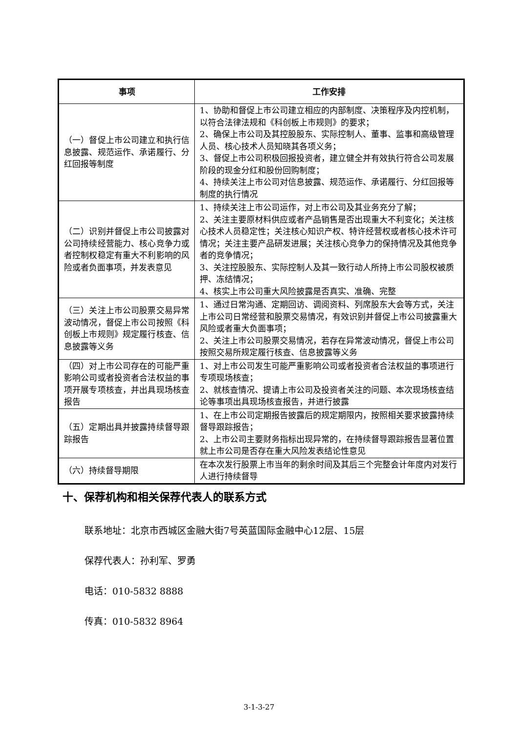| 事项 | 工作安排 |
| --- | --- |
| （一）督促上市公司建立和执行信息披露、规范运作、承诺履行、分红回报等制度 | 1、协助和督促上市公司建立相应的内部制度、决策程序及内控机制，以符合法律法规和《科创板上市规则》的要求； 2、确保上市公司及其控股股东、实际控制人、董事、监事和高级管理人员、核心技术人员知晓其各项义务； 3、督促上市公司积极回报投资者，建立健全并有效执行符合公司发展阶段的现金分红和股份回购制度； 4、持续关注上市公司对信息披露、规范运作、承诺履行、分红回报等制度的执行情况 |
| （二）识别并督促上市公司披露对公司持续经营能力、核心竞争力或者控制权稳定有重大不利影响的风险或者负面事项，并发表意见 | 1、持续关注上市公司运作，对上市公司及其业务充分了解； 2、关注主要原材料供应或者产品销售是否出现重大不利变化；关注核心技术人员稳定性；关注核心知识产权、特许经营权或者核心技术许可情况；关注主要产品研发进展；关注核心竞争力的保持情况及其他竞争者的竞争情况； 3、关注控股股东、实际控制人及其一致行动人所持上市公司股权被质押、冻结情况； 4、核实上市公司重大风险披露是否真实、准确、完整 |
| （三）关注上市公司股票交易异常波动情况，督促上市公司按照《科创板上市规则》规定履行核查、信息披露等义务 | 1、通过日常沟通、定期回访、调阅资料、列席股东大会等方式，关注上市公司日常经营和股票交易情况，有效识别并督促上市公司披露重大风险或者重大负面事项； 2、关注上市公司股票交易情况，若存在异常波动情况，督促上市公司按照交易所规定履行核查、信息披露等义务 |
| （四）对上市公司存在的可能严重影响公司或者投资者合法权益的事项开展专项核查，并出具现场核查报告 | 1、对上市公司发生可能严重影响公司或者投资者合法权益的事项进行专项现场核查； 2、就核查情况、提请上市公司及投资者关注的问题、本次现场核查结论等事项出具现场核查报告，并进行披露 |
| （五）定期出具并披露持续督导跟踪报告 | 1、在上市公司定期报告披露后的规定期限内，按照相关要求披露持续督导跟踪报告； 2、上市公司主要财务指标出现异常的，在持续督导跟踪报告显著位置就上市公司是否存在重大风险发表结论性意见 |
| （六）持续督导期限 | 在本次发行股票上市当年的剩余时间及其后三个完整会计年度内对发行人进行持续督导 |
十、保荐机构和相关保荐代表人的联系方式
联系地址：北京市西城区金融大街7号英蓝国际金融中心12层、15层
保荐代表人：孙利军、罗勇
电话：010-5832 8888
传真：010-5832 8964
3-1-3-27